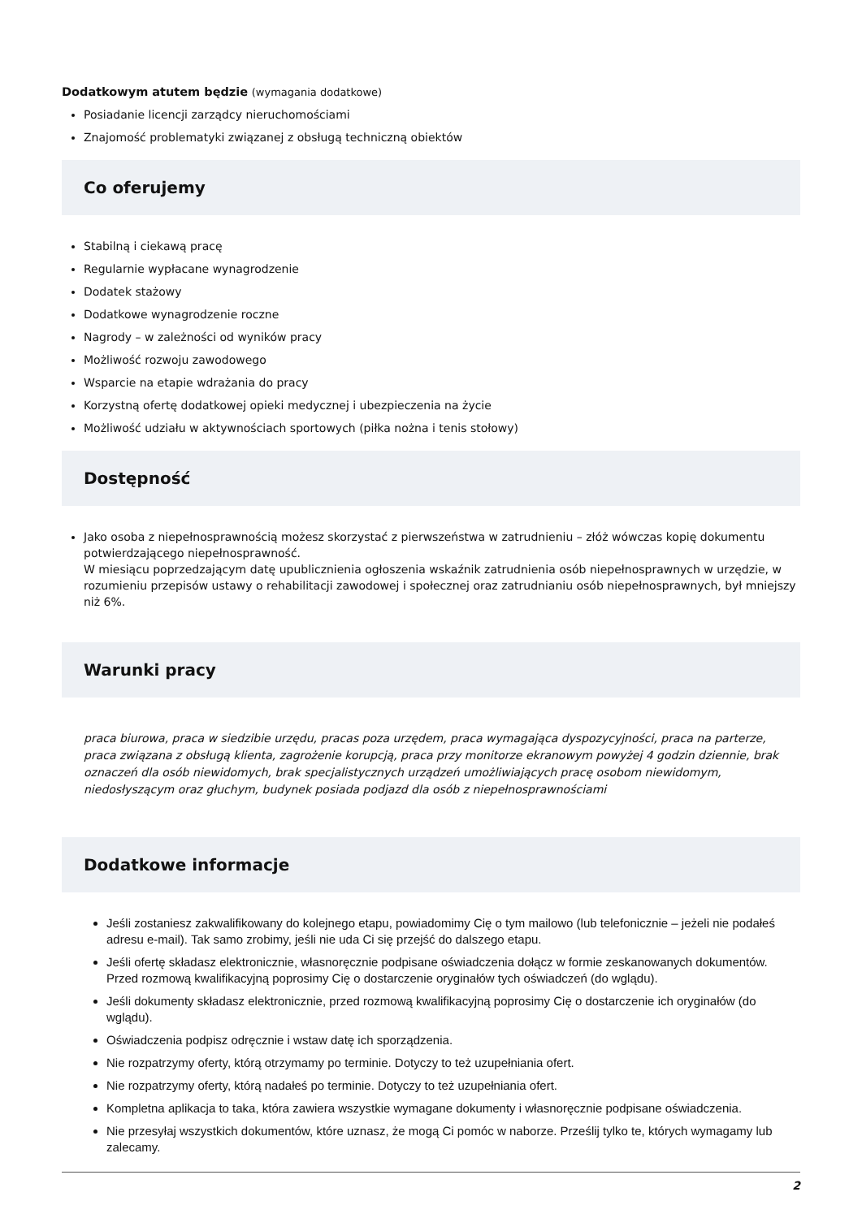Dodatkowym atutem będzie (wymagania dodatkowe)
Posiadanie licencji zarządcy nieruchomościami
Znajomość problematyki związanej z obsługą techniczną obiektów
Co oferujemy
Stabilną i ciekawą pracę
Regularnie wypłacane wynagrodzenie
Dodatek stażowy
Dodatkowe wynagrodzenie roczne
Nagrody – w zależności od wyników pracy
Możliwość rozwoju zawodowego
Wsparcie na etapie wdrażania do pracy
Korzystną ofertę dodatkowej opieki medycznej i ubezpieczenia na życie
Możliwość udziału w aktywnościach sportowych (piłka nożna i tenis stołowy)
Dostępność
Jako osoba z niepełnosprawnością możesz skorzystać z pierwszeństwa w zatrudnieniu – złóż wówczas kopię dokumentu potwierdzającego niepełnosprawność.
W miesiącu poprzedzającym datę upublicznienia ogłoszenia wskaźnik zatrudnienia osób niepełnosprawnych w urzędzie, w rozumieniu przepisów ustawy o rehabilitacji zawodowej i społecznej oraz zatrudnianiu osób niepełnosprawnych, był mniejszy niż 6%.
Warunki pracy
praca biurowa, praca w siedzibie urzędu, pracas poza urzędem, praca wymagająca dyspozycyjności, praca na parterze, praca związana z obsługą klienta, zagrożenie korupcją, praca przy monitorze ekranowym powyżej 4 godzin dziennie, brak oznaczeń dla osób niewidomych, brak specjalistycznych urządzeń umożliwiających pracę osobom niewidomym, niedosłyszącym oraz głuchym, budynek posiada podjazd dla osób z niepełnosprawnościami
Dodatkowe informacje
Jeśli zostaniesz zakwalifikowany do kolejnego etapu, powiadomimy Cię o tym mailowo (lub telefonicznie – jeżeli nie podałeś adresu e-mail). Tak samo zrobimy, jeśli nie uda Ci się przejść do dalszego etapu.
Jeśli ofertę składasz elektronicznie, własnoręcznie podpisane oświadczenia dołącz w formie zeskanowanych dokumentów. Przed rozmową kwalifikacyjną poprosimy Cię o dostarczenie oryginałów tych oświadczeń (do wglądu).
Jeśli dokumenty składasz elektronicznie, przed rozmową kwalifikacyjną poprosimy Cię o dostarczenie ich oryginałów (do wglądu).
Oświadczenia podpisz odręcznie i wstaw datę ich sporządzenia.
Nie rozpatrzymy oferty, którą otrzymamy po terminie. Dotyczy to też uzupełniania ofert.
Nie rozpatrzymy oferty, którą nadałeś po terminie. Dotyczy to też uzupełniania ofert.
Kompletna aplikacja to taka, która zawiera wszystkie wymagane dokumenty i własnoręcznie podpisane oświadczenia.
Nie przesyłaj wszystkich dokumentów, które uznasz, że mogą Ci pomóc w naborze. Prześlij tylko te, których wymagamy lub zalecamy.
2